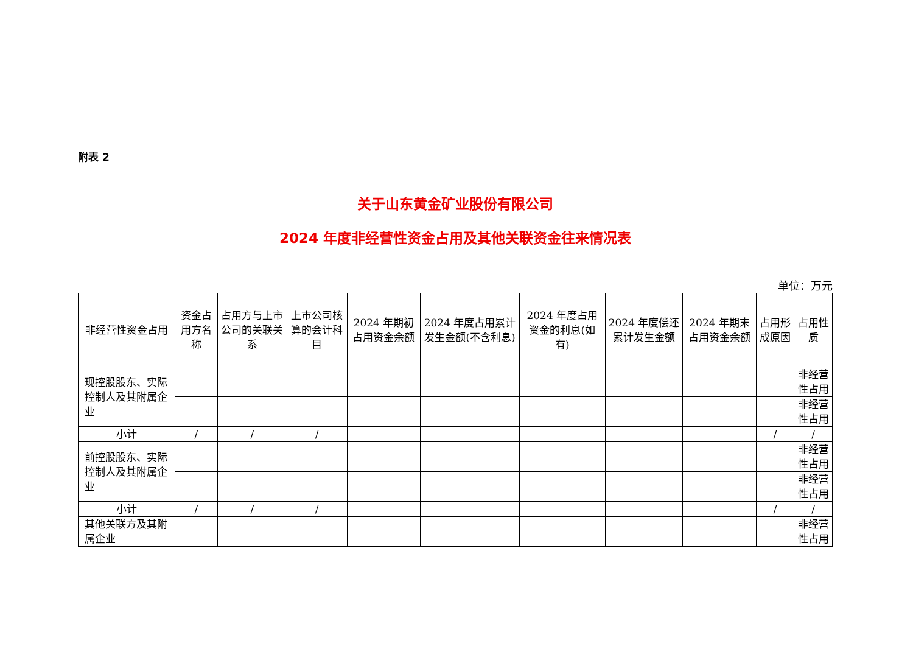附表 2
关于山东黄金矿业股份有限公司
2024 年度非经营性资金占用及其他关联资金往来情况表
单位：万元
| 非经营性资金占用 | 资金占用方名称 | 占用方与上市公司的关联关系 | 上市公司核算的会计科目 | 2024 年期初占用资金余额 | 2024 年度占用累计发生金额(不含利息) | 2024 年度占用资金的利息(如有) | 2024 年度偿还累计发生金额 | 2024 年期末占用资金余额 | 占用形成原因 | 占用性质 |
| --- | --- | --- | --- | --- | --- | --- | --- | --- | --- | --- |
| 现控股股东、实际控制人及其附属企业 | | | | | | | | | | 非经营性占用 |
| | | | | | | | | | | 非经营性占用 |
| 小计 | / | / | / | | | | | | / | / |
| 前控股股东、实际控制人及其附属企业 | | | | | | | | | | 非经营性占用 |
| | | | | | | | | | | 非经营性占用 |
| 小计 | / | / | / | | | | | | / | / |
| 其他关联方及其附属企业 | | | | | | | | | | 非经营性占用 |